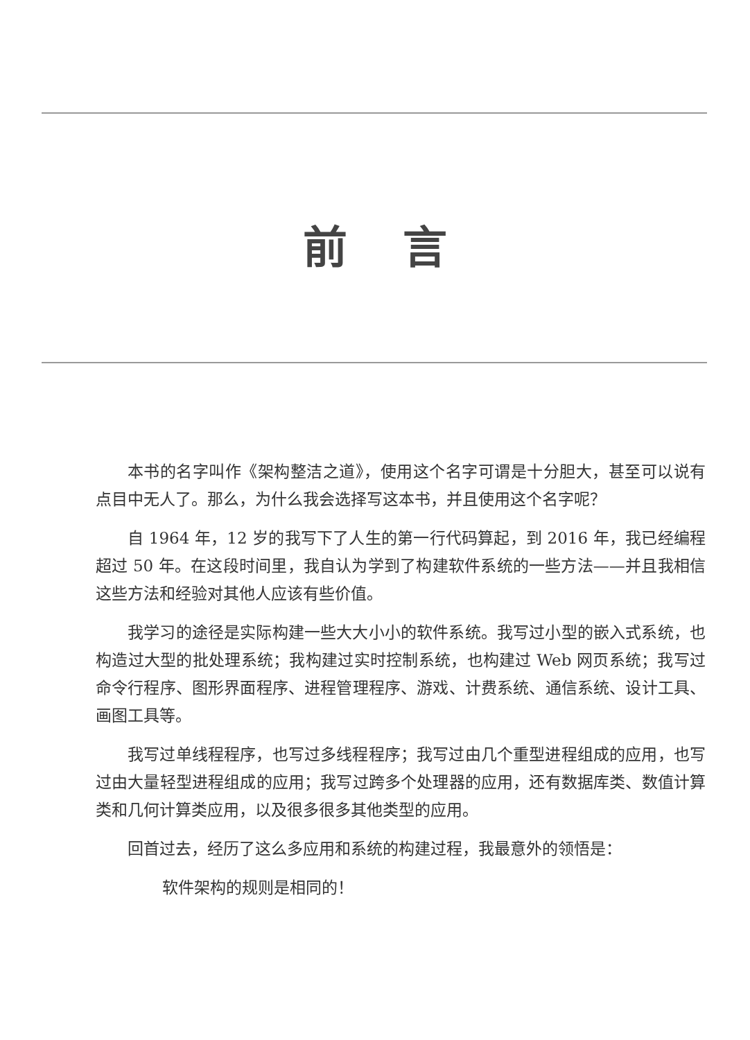前言
本书的名字叫作《架构整洁之道》，使用这个名字可谓是十分胆大，甚至可以说有点目中无人了。那么，为什么我会选择写这本书，并且使用这个名字呢？
自 1964 年，12 岁的我写下了人生的第一行代码算起，到 2016 年，我已经编程超过 50 年。在这段时间里，我自认为学到了构建软件系统的一些方法——并且我相信这些方法和经验对其他人应该有些价值。
我学习的途径是实际构建一些大大小小的软件系统。我写过小型的嵌入式系统，也构造过大型的批处理系统；我构建过实时控制系统，也构建过 Web 网页系统；我写过命令行程序、图形界面程序、进程管理程序、游戏、计费系统、通信系统、设计工具、画图工具等。
我写过单线程程序，也写过多线程程序；我写过由几个重型进程组成的应用，也写过由大量轻型进程组成的应用；我写过跨多个处理器的应用，还有数据库类、数值计算类和几何计算类应用，以及很多很多其他类型的应用。
回首过去，经历了这么多应用和系统的构建过程，我最意外的领悟是：
软件架构的规则是相同的！